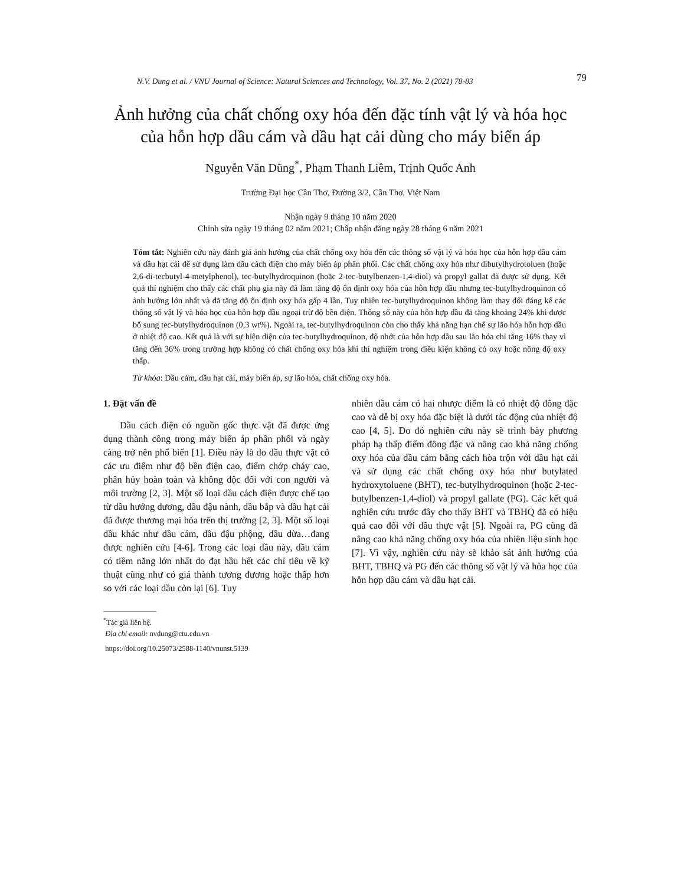N.V. Dung et al. / VNU Journal of Science: Natural Sciences and Technology, Vol. 37, No. 2 (2021) 78-83 79
Ảnh hưởng của chất chống oxy hóa đến đặc tính vật lý và hóa học của hỗn hợp dầu cám và dầu hạt cải dùng cho máy biến áp
Nguyễn Văn Dũng<sup>*</sup>, Phạm Thanh Liêm, Trịnh Quốc Anh
Trường Đại học Cần Thơ, Đường 3/2, Cần Thơ, Việt Nam
Nhận ngày 9 tháng 10 năm 2020
Chỉnh sửa ngày 19 tháng 02 năm 2021; Chấp nhận đăng ngày 28 tháng 6 năm 2021
Tóm tắt: Nghiên cứu này đánh giá ảnh hưởng của chất chống oxy hóa đến các thông số vật lý và hóa học của hỗn hợp dầu cám và dầu hạt cải để sử dụng làm dầu cách điện cho máy biến áp phân phối. Các chất chống oxy hóa như dibutylhydrotoluen (hoặc 2,6-di-tecbutyl-4-metylphenol), tec-butylhydroquinon (hoặc 2-tec-butylbenzen-1,4-diol) và propyl gallat đã được sử dụng. Kết quả thí nghiệm cho thấy các chất phụ gia này đã làm tăng độ ổn định oxy hóa của hỗn hợp dầu nhưng tec-butylhydroquinon có ảnh hưởng lớn nhất và đã tăng độ ổn định oxy hóa gấp 4 lần. Tuy nhiên tec-butylhydroquinon không làm thay đổi đáng kể các thông số vật lý và hóa học của hỗn hợp dầu ngoại trừ độ bền điện. Thông số này của hỗn hợp dầu đã tăng khoảng 24% khi được bổ sung tec-butylhydroquinon (0,3 wt%). Ngoài ra, tec-butylhydroquinon còn cho thấy khả năng hạn chế sự lão hóa hỗn hợp dầu ở nhiệt độ cao. Kết quả là với sự hiện diện của tec-butylhydroquinon, độ nhớt của hỗn hợp dầu sau lão hóa chỉ tăng 16% thay vì tăng đến 36% trong trường hợp không có chất chống oxy hóa khi thí nghiệm trong điều kiện không có oxy hoặc nồng độ oxy thấp.
Từ khóa: Dầu cám, dầu hạt cải, máy biến áp, sự lão hóa, chất chống oxy hóa.
1. Đặt vấn đề
Dầu cách điện có nguồn gốc thực vật đã được ứng dụng thành công trong máy biến áp phân phối và ngày càng trở nên phổ biến [1]. Điều này là do dầu thực vật có các ưu điểm như độ bền điện cao, điểm chớp cháy cao, phân hủy hoàn toàn và không độc đối với con người và môi trường [2, 3]. Một số loại dầu cách điện được chế tạo từ dầu hướng dương, dầu đậu nành, dầu bắp và dầu hạt cải đã được thương mại hóa trên thị trường [2, 3]. Một số loại dầu khác như dầu cám, dầu đậu phộng, dầu dừa…đang được nghiên cứu [4-6]. Trong các loại dầu này, dầu cám có tiềm năng lớn nhất do đạt hầu hết các chỉ tiêu về kỹ thuật cũng như có giá thành tương đương hoặc thấp hơn so với các loại dầu còn lại [6]. Tuy
nhiên dầu cám có hai nhược điểm là có nhiệt độ đông đặc cao và dễ bị oxy hóa đặc biệt là dưới tác động của nhiệt độ cao [4, 5]. Do đó nghiên cứu này sẽ trình bày phương pháp hạ thấp điểm đông đặc và nâng cao khả năng chống oxy hóa của dầu cám bằng cách hòa trộn với dầu hạt cải và sử dụng các chất chống oxy hóa như butylated hydroxytoluene (BHT), tec-butylhydroquinon (hoặc 2-tec-butylbenzen-1,4-diol) và propyl gallate (PG). Các kết quả nghiên cứu trước đây cho thấy BHT và TBHQ đã có hiệu quả cao đối với dầu thực vật [5]. Ngoài ra, PG cũng đã nâng cao khả năng chống oxy hóa của nhiên liệu sinh học [7]. Vì vậy, nghiên cứu này sẽ khảo sát ảnh hưởng của BHT, TBHQ và PG đến các thông số vật lý và hóa học của hỗn hợp dầu cám và dầu hạt cải.
<sup>*</sup> Tác giả liên hệ.
Địa chỉ email: nvdung@ctu.edu.vn
https://doi.org/10.25073/2588-1140/vnunst.5139